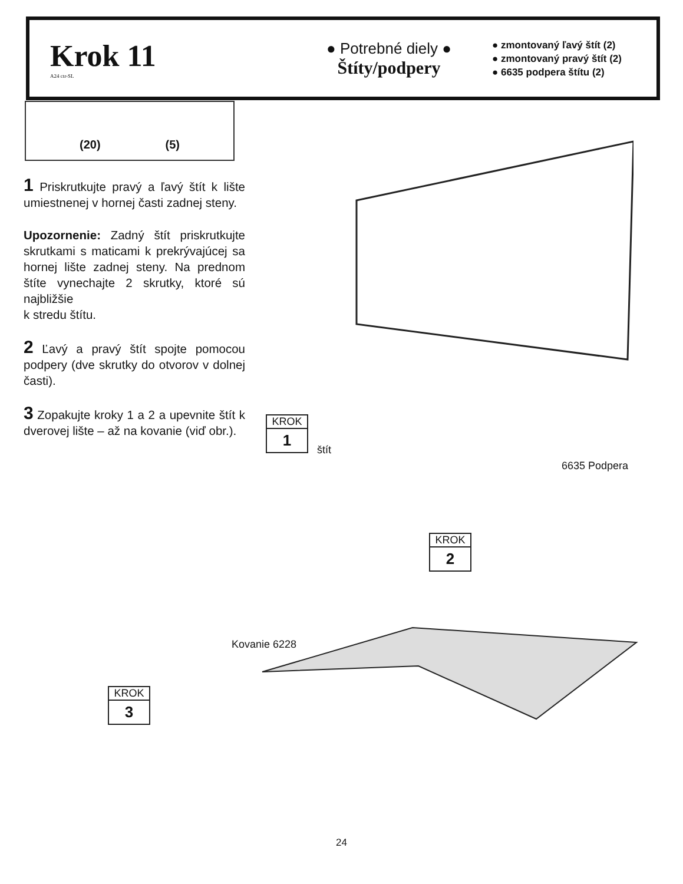Krok 11
A24 ctr-SL
● Potrebné diely ●
Štíty/podpery
● zmontovaný ľavý štít (2)
● zmontovaný pravý štít (2)
● 6635 podpera štítu (2)
(20) (5)
1 Priskrutkujte pravý a ľavý štít k lište umiestnenej v hornej časti zadnej steny.
Upozornenie: Zadný štít priskrutkujte skrutkami s maticami k prekrývajúcej sa hornej lište zadnej steny. Na prednom štíte vynechajte 2 skrutky, ktoré sú najbližšie
k stredu štítu.
2 Ľavý a pravý štít spojte pomocou podpery (dve skrutky do otvorov v dolnej časti).
3 Zopakujte kroky 1 a 2 a upevnite štít k dverovej lište – až na kovanie (viď obr.).
KROK
1
štít
6635 Podpera
KROK
2
Kovanie 6228
KROK
3
24